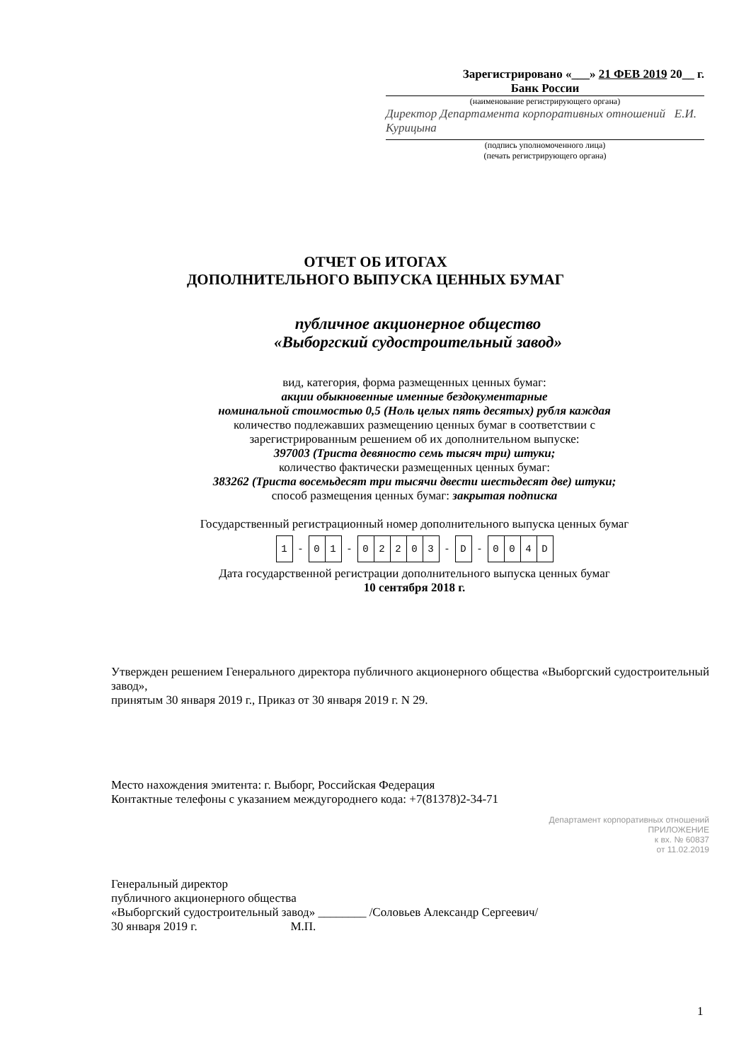Зарегистрировано «___» 21 ФЕВ 2019 20__ г.
Банк России
(наименование регистрирующего органа)
Директор Департамента корпоративных отношений Е.И. Курицына
(подпись уполномоченного лица)
(печать регистрирующего органа)
ОТЧЕТ ОБ ИТОГАХ
ДОПОЛНИТЕЛЬНОГО ВЫПУСКА ЦЕННЫХ БУМАГ
публичное акционерное общество
«Выборгский судостроительный завод»
вид, категория, форма размещенных ценных бумаг:
акции обыкновенные именные бездокументарные
номинальной стоимостью 0,5 (Ноль целых пять десятых) рубля каждая
количество подлежавших размещению ценных бумаг в соответствии с
зарегистрированным решением об их дополнительном выпуске:
397003 (Триста девяносто семь тысяч три) штуки;
количество фактически размещенных ценных бумаг:
383262 (Триста восемьдесят три тысячи двести шестьдесят две) штуки;
способ размещения ценных бумаг: закрытая подписка
Государственный регистрационный номер дополнительного выпуска ценных бумаг
| 1 | - | 0 | 1 | - | 0 | 2 | 2 | 0 | 3 | - | D | - | 0 | 0 | 4 | D |
Дата государственной регистрации дополнительного выпуска ценных бумаг
10 сентября 2018 г.
Утвержден решением Генерального директора публичного акционерного общества «Выборгский судостроительный завод»,
принятым 30 января 2019 г., Приказ от 30 января 2019 г. N 29.
Место нахождения эмитента: г. Выборг, Российская Федерация
Контактные телефоны с указанием междугороднего кода: +7(81378)2-34-71
Департамент корпоративных отношений
ПРИЛОЖЕНИЕ
к вх. № 60837
от 11.02.2019
Генеральный директор
публичного акционерного общества
«Выборгский судостроительный завод» ________ /Соловьев Александр Сергеевич/
30 января 2019 г. М.П.
1